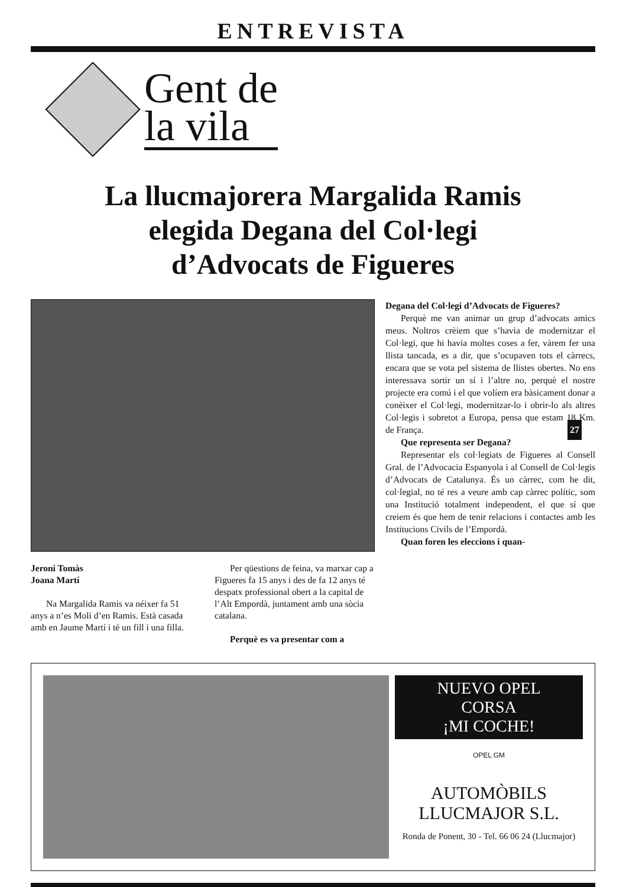ENTREVISTA
Gent de
la vila
La llucmajorera Margalida Ramis
elegida Degana del Col·legi
d’Advocats de Figueres
Jeroni Tomàs
Joana Martí
Na Margalida Ramis va néixer fa 51 anys a n’es Molí d’en Ramis. Està casada amb en Jaume Martí i té un fill i una filla.
Per qüestions de feina, va marxar cap a Figueres fa 15 anys i des de fa 12 anys té despatx professional obert a la capital de l’Alt Empordà, juntament amb una sòcia catalana.
Perquè es va presentar com a
Degana del Col·legi d’Advocats de Figueres?
Perquè me van animar un grup d’advocats amics meus. Noltros crèiem que s’havia de modernitzar el Col·legi, que hi havia moltes coses a fer, vàrem fer una llista tancada, es a dir, que s’ocupaven tots el càrrecs, encara que se vota pel sistema de llistes obertes. No ens interessava sortir un sí i l’altre no, perquè el nostre projecte era comú i el que volíem era bàsicament donar a conèixer el Col·legi, modernitzar-lo i obrir-lo als altres Col·legis i sobretot a Europa, pensa que estam 18 Km. de França.
Que representa ser Degana?
Representar els col·legiats de Figueres al Consell Gral. de l’Advocacia Espanyola i al Consell de Col·legis d’Advocats de Catalunya. És un càrrec, com he dit, col·legial, no té res a veure amb cap càrrec polític, som una Institució totalment independent, el que sí que creiem és que hem de tenir relacions i contactes amb les Institucions Civils de l’Empordà.
Quan foren les eleccions i quan-
27
NUEVO OPEL
CORSA
¡MI COCHE!
OPEL GM
AUTOMÒBILS
LLUCMAJOR S.L.
Ronda de Ponent, 30 - Tel. 66 06 24 (Llucmajor)